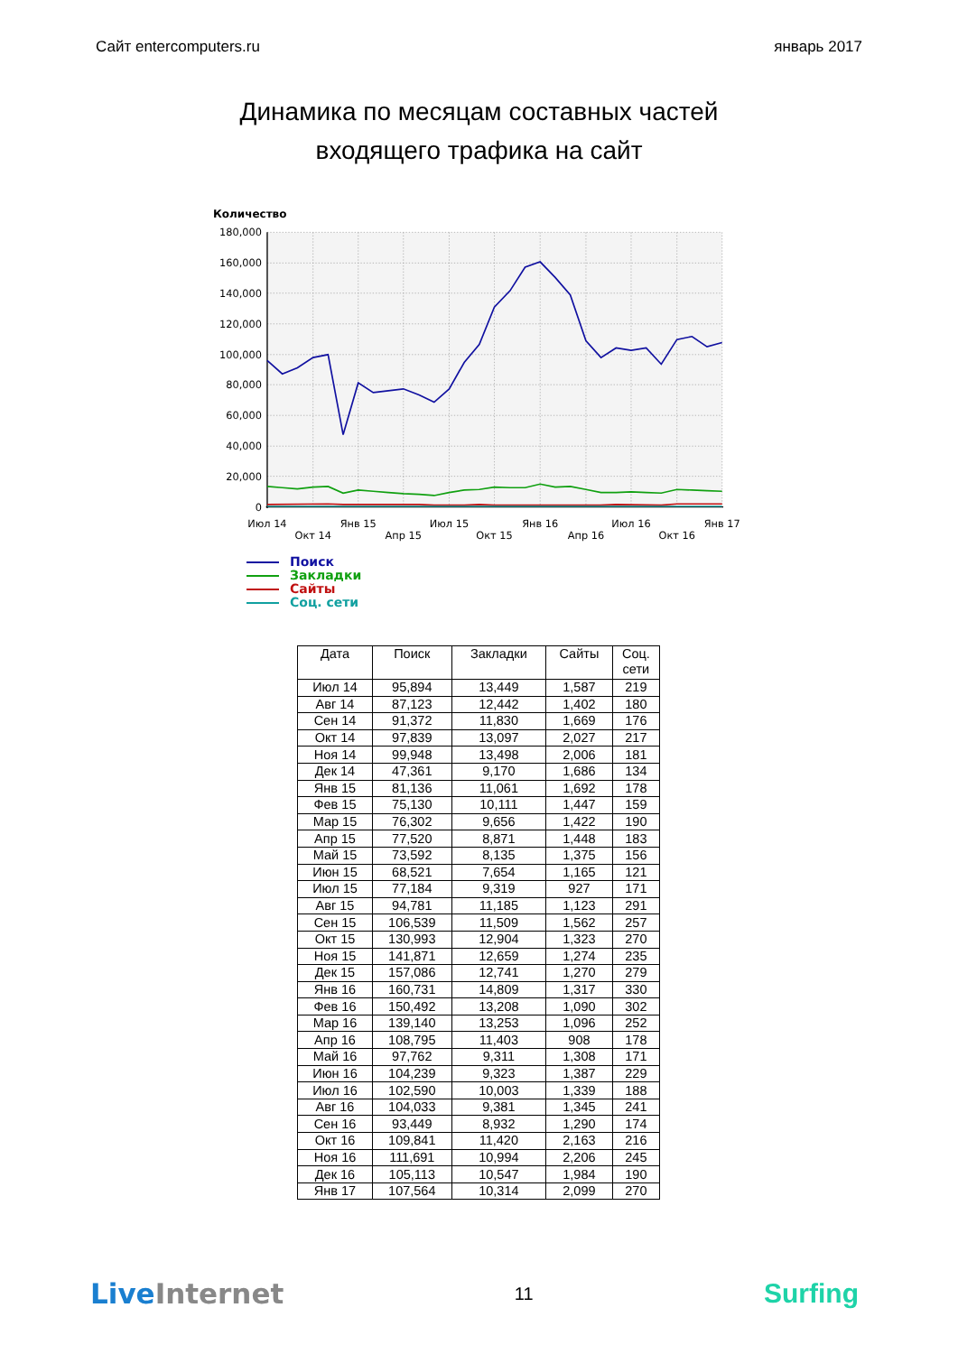Сайт entercomputers.ru январь 2017
Динамика по месяцам составных частей
входящего трафика на сайт
Количество
180,000
160,000
140,000
120,000
100,000
80,000
60,000
40,000
20,000
0
Июл 14
Окт 14
Янв 15
Апр 15
Июл 15
Окт 15
Янв 16
Апр 16
Июл 16
Окт 16
Янв 17
Поиск
Закладки
Сайты
Соц. сети
| Дата | Поиск | Закладки | Сайты | Соц. сети |
| --- | --- | --- | --- | --- |
| Июл 14 | 95,894 | 13,449 | 1,587 | 219 |
| Авг 14 | 87,123 | 12,442 | 1,402 | 180 |
| Сен 14 | 91,372 | 11,830 | 1,669 | 176 |
| Окт 14 | 97,839 | 13,097 | 2,027 | 217 |
| Ноя 14 | 99,948 | 13,498 | 2,006 | 181 |
| Дек 14 | 47,361 | 9,170 | 1,686 | 134 |
| Янв 15 | 81,136 | 11,061 | 1,692 | 178 |
| Фев 15 | 75,130 | 10,111 | 1,447 | 159 |
| Мар 15 | 76,302 | 9,656 | 1,422 | 190 |
| Апр 15 | 77,520 | 8,871 | 1,448 | 183 |
| Май 15 | 73,592 | 8,135 | 1,375 | 156 |
| Июн 15 | 68,521 | 7,654 | 1,165 | 121 |
| Июл 15 | 77,184 | 9,319 | 927 | 171 |
| Авг 15 | 94,781 | 11,185 | 1,123 | 291 |
| Сен 15 | 106,539 | 11,509 | 1,562 | 257 |
| Окт 15 | 130,993 | 12,904 | 1,323 | 270 |
| Ноя 15 | 141,871 | 12,659 | 1,274 | 235 |
| Дек 15 | 157,086 | 12,741 | 1,270 | 279 |
| Янв 16 | 160,731 | 14,809 | 1,317 | 330 |
| Фев 16 | 150,492 | 13,208 | 1,090 | 302 |
| Мар 16 | 139,140 | 13,253 | 1,096 | 252 |
| Апр 16 | 108,795 | 11,403 | 908 | 178 |
| Май 16 | 97,762 | 9,311 | 1,308 | 171 |
| Июн 16 | 104,239 | 9,323 | 1,387 | 229 |
| Июл 16 | 102,590 | 10,003 | 1,339 | 188 |
| Авг 16 | 104,033 | 9,381 | 1,345 | 241 |
| Сен 16 | 93,449 | 8,932 | 1,290 | 174 |
| Окт 16 | 109,841 | 11,420 | 2,163 | 216 |
| Ноя 16 | 111,691 | 10,994 | 2,206 | 245 |
| Дек 16 | 105,113 | 10,547 | 1,984 | 190 |
| Янв 17 | 107,564 | 10,314 | 2,099 | 270 |
Live Internet 11 Surfing